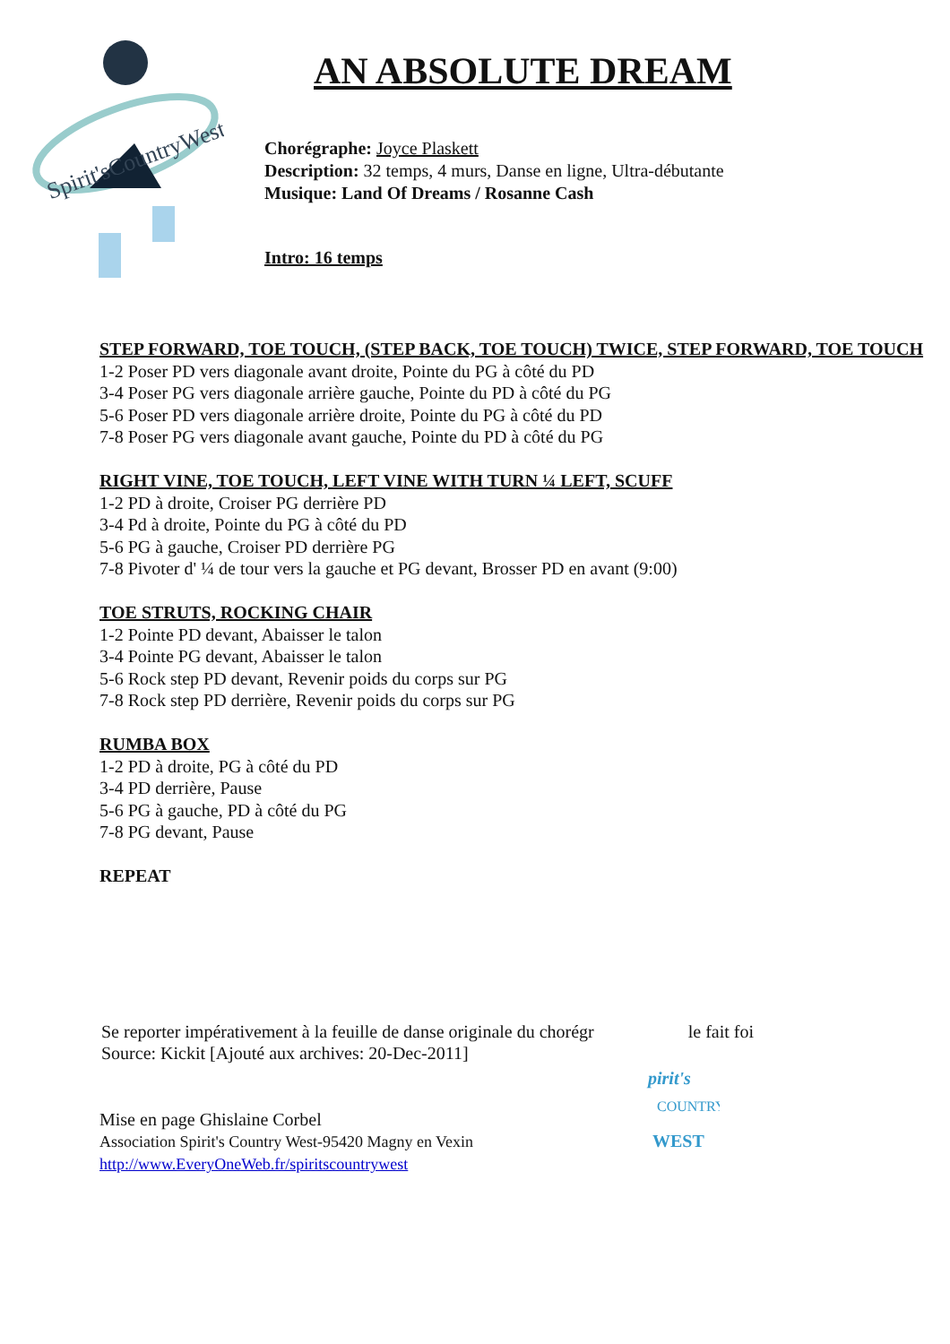Spirit'sCountryWest
AN ABSOLUTE DREAM
Chorégraphe: Joyce Plaskett
Description: 32 temps, 4 murs, Danse en ligne, Ultra-débutante
Musique: Land Of Dreams / Rosanne Cash
Intro: 16 temps
STEP FORWARD, TOE TOUCH, (STEP BACK, TOE TOUCH) TWICE, STEP FORWARD, TOE TOUCH
1-2 Poser PD vers diagonale avant droite, Pointe du PG à côté du PD
3-4 Poser PG vers diagonale arrière gauche, Pointe du PD à côté du PG
5-6 Poser PD vers diagonale arrière droite, Pointe du PG à côté du PD
7-8 Poser PG vers diagonale avant gauche, Pointe du PD à côté du PG
RIGHT VINE, TOE TOUCH, LEFT VINE WITH TURN ¼ LEFT, SCUFF
1-2 PD à droite, Croiser PG derrière PD
3-4 Pd à droite, Pointe du PG à côté du PD
5-6 PG à gauche, Croiser PD derrière PG
7-8 Pivoter d' ¼ de tour vers la gauche et PG devant, Brosser PD en avant (9:00)
TOE STRUTS, ROCKING CHAIR
1-2 Pointe PD devant, Abaisser le talon
3-4 Pointe PG devant, Abaisser le talon
5-6 Rock step PD devant, Revenir poids du corps sur PG
7-8 Rock step PD derrière, Revenir poids du corps sur PG
RUMBA BOX
1-2 PD à droite, PG à côté du PD
3-4 PD derrière, Pause
5-6 PG à gauche, PD à côté du PG
7-8 PG devant, Pause
REPEAT
Se reporter impérativement à la feuille de danse originale du chorégr le fait foi
Source: Kickit [Ajouté aux archives: 20-Dec-2011]
Mise en page Ghislaine Corbel
Association Spirit's Country West-95420 Magny en Vexin
http://www.EveryOneWeb.fr/spiritscountrywest
pirit's
COUNTRY
WEST